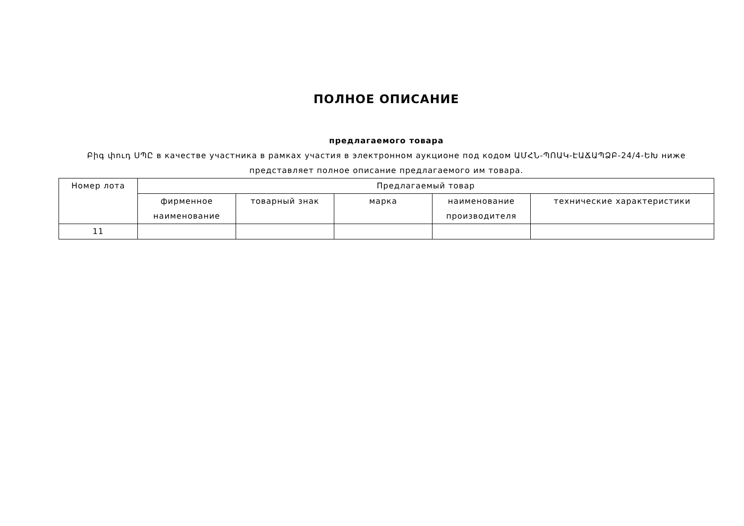ПОЛНОЕ ОПИСАНИЕ
предлагаемого товара
Բիգ փուդ ՍՊԸ в качестве участника в рамках участия в электронном аукционе под кодом ԱՄՀՆ-ՊՈԱԿ-ԷԱՃԱՊՁԲ-24/4-ԵԽ ниже представляет полное описание предлагаемого им товара.
| Номер лота | Предлагаемый товар | | | | |
| --- | --- | --- | --- | --- | --- |
| | фирменное наименование | товарный знак | марка | наименование производителя | технические характеристики |
| 11 | | | | | |